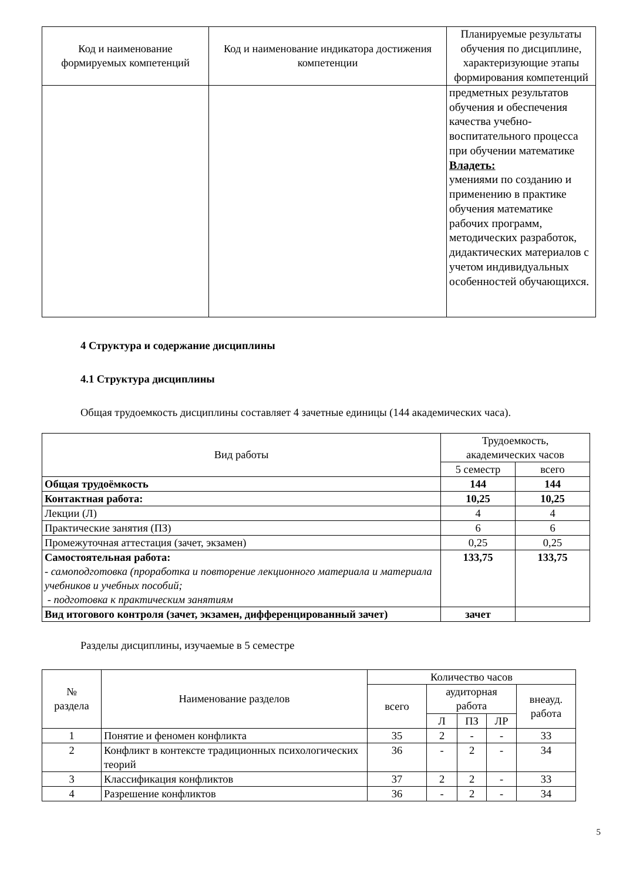| Код и наименование формируемых компетенций | Код и наименование индикатора достижения компетенции | Планируемые результаты обучения по дисциплине, характеризующие этапы формирования компетенций |
| --- | --- | --- |
| | | предметных результатов обучения и обеспечения качества учебно-воспитательного процесса при обучении математике Владеть: умениями по созданию и применению в практике обучения математике рабочих программ, методических разработок, дидактических материалов с учетом индивидуальных особенностей обучающихся. |
4 Структура и содержание дисциплины
4.1 Структура дисциплины
Общая трудоемкость дисциплины составляет 4 зачетные единицы (144 академических часа).
| Вид работы | Трудоемкость, академических часов | |
| --- | --- | --- |
| | 5 семестр | всего |
| Общая трудоёмкость | 144 | 144 |
| Контактная работа: | 10,25 | 10,25 |
| Лекции (Л) | 4 | 4 |
| Практические занятия (ПЗ) | 6 | 6 |
| Промежуточная аттестация (зачет, экзамен) | 0,25 | 0,25 |
| Самостоятельная работа: - самоподготовка (проработка и повторение лекционного материала и материала учебников и учебных пособий; - подготовка к практическим занятиям | 133,75 | 133,75 |
| Вид итогового контроля (зачет, экзамен, дифференцированный зачет) | зачет | |
Разделы дисциплины, изучаемые в 5 семестре
| № раздела | Наименование разделов | Количество часов | | | | |
| --- | --- | --- | --- | --- | --- | --- |
| | | всего | аудиторная работа | | | внеауд. работа |
| | | | Л | ПЗ | ЛР | |
| 1 | Понятие и феномен конфликта | 35 | 2 | - | - | 33 |
| 2 | Конфликт в контексте традиционных психологических теорий | 36 | - | 2 | - | 34 |
| 3 | Классификация конфликтов | 37 | 2 | 2 | - | 33 |
| 4 | Разрешение конфликтов | 36 | - | 2 | - | 34 |
5